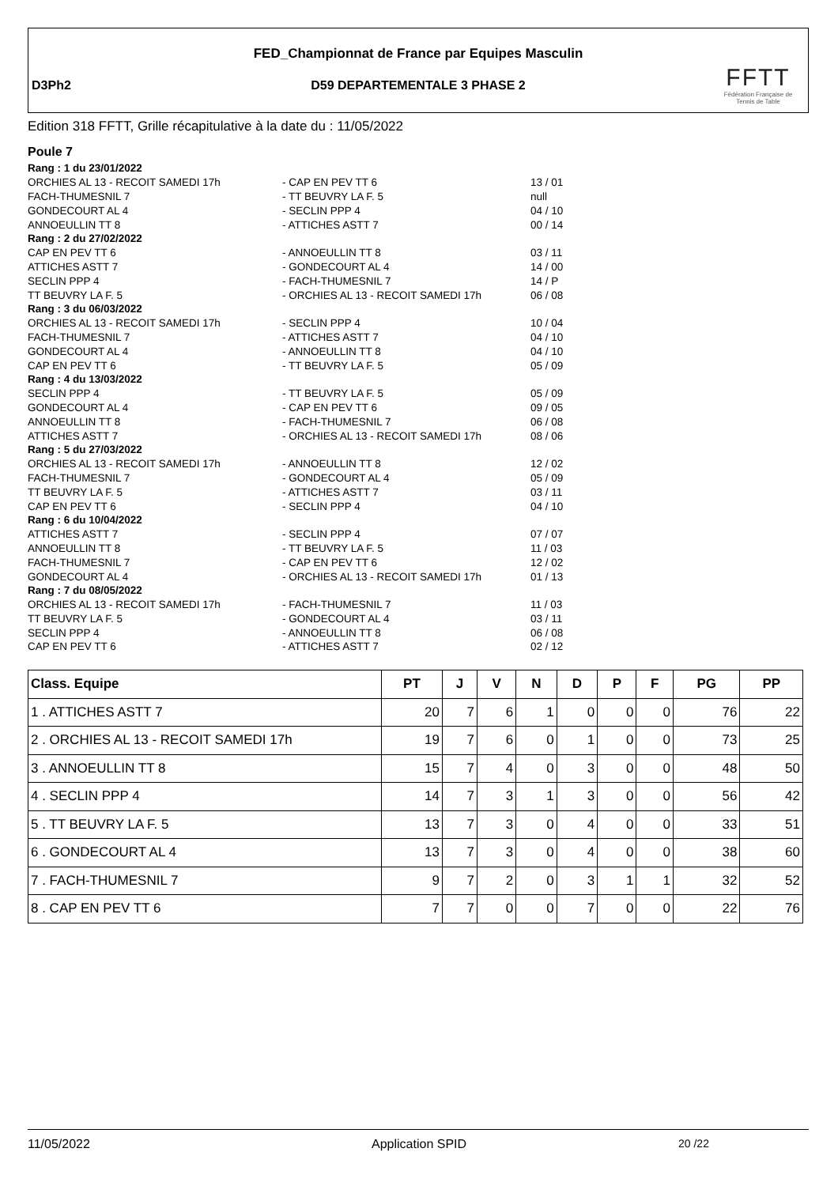FED_Championnat de France par Equipes Masculin
D3Ph2
D59 DEPARTEMENTALE 3 PHASE 2
FFTT
Fédération Française de Tennis de Table
Edition 318 FFTT, Grille récapitulative à la date du : 11/05/2022
Poule 7
| Rang : 1 du 23/01/2022 | | |
| ORCHIES AL 13 - RECOIT SAMEDI 17h | - CAP EN PEV TT 6 | 13 / 01 |
| FACH-THUMESNIL 7 | - TT BEUVRY LA F. 5 | null |
| GONDECOURT AL 4 | - SECLIN PPP 4 | 04 / 10 |
| ANNOEULLIN TT 8 | - ATTICHES ASTT 7 | 00 / 14 |
| Rang : 2 du 27/02/2022 | | |
| CAP EN PEV TT 6 | - ANNOEULLIN TT 8 | 03 / 11 |
| ATTICHES ASTT 7 | - GONDECOURT AL 4 | 14 / 00 |
| SECLIN PPP 4 | - FACH-THUMESNIL 7 | 14 / P |
| TT BEUVRY LA F. 5 | - ORCHIES AL 13 - RECOIT SAMEDI 17h | 06 / 08 |
| Rang : 3 du 06/03/2022 | | |
| ORCHIES AL 13 - RECOIT SAMEDI 17h | - SECLIN PPP 4 | 10 / 04 |
| FACH-THUMESNIL 7 | - ATTICHES ASTT 7 | 04 / 10 |
| GONDECOURT AL 4 | - ANNOEULLIN TT 8 | 04 / 10 |
| CAP EN PEV TT 6 | - TT BEUVRY LA F. 5 | 05 / 09 |
| Rang : 4 du 13/03/2022 | | |
| SECLIN PPP 4 | - TT BEUVRY LA F. 5 | 05 / 09 |
| GONDECOURT AL 4 | - CAP EN PEV TT 6 | 09 / 05 |
| ANNOEULLIN TT 8 | - FACH-THUMESNIL 7 | 06 / 08 |
| ATTICHES ASTT 7 | - ORCHIES AL 13 - RECOIT SAMEDI 17h | 08 / 06 |
| Rang : 5 du 27/03/2022 | | |
| ORCHIES AL 13 - RECOIT SAMEDI 17h | - ANNOEULLIN TT 8 | 12 / 02 |
| FACH-THUMESNIL 7 | - GONDECOURT AL 4 | 05 / 09 |
| TT BEUVRY LA F. 5 | - ATTICHES ASTT 7 | 03 / 11 |
| CAP EN PEV TT 6 | - SECLIN PPP 4 | 04 / 10 |
| Rang : 6 du 10/04/2022 | | |
| ATTICHES ASTT 7 | - SECLIN PPP 4 | 07 / 07 |
| ANNOEULLIN TT 8 | - TT BEUVRY LA F. 5 | 11 / 03 |
| FACH-THUMESNIL 7 | - CAP EN PEV TT 6 | 12 / 02 |
| GONDECOURT AL 4 | - ORCHIES AL 13 - RECOIT SAMEDI 17h | 01 / 13 |
| Rang : 7 du 08/05/2022 | | |
| ORCHIES AL 13 - RECOIT SAMEDI 17h | - FACH-THUMESNIL 7 | 11 / 03 |
| TT BEUVRY LA F. 5 | - GONDECOURT AL 4 | 03 / 11 |
| SECLIN PPP 4 | - ANNOEULLIN TT 8 | 06 / 08 |
| CAP EN PEV TT 6 | - ATTICHES ASTT 7 | 02 / 12 |
| Class. Equipe | PT | J | V | N | D | P | F | PG | PP |
| --- | --- | --- | --- | --- | --- | --- | --- | --- | --- |
| 1 . ATTICHES ASTT 7 | 20 | 7 | 6 | 1 | 0 | 0 | 0 | 76 | 22 |
| 2 . ORCHIES AL 13 - RECOIT SAMEDI 17h | 19 | 7 | 6 | 0 | 1 | 0 | 0 | 73 | 25 |
| 3 . ANNOEULLIN TT 8 | 15 | 7 | 4 | 0 | 3 | 0 | 0 | 48 | 50 |
| 4 . SECLIN PPP 4 | 14 | 7 | 3 | 1 | 3 | 0 | 0 | 56 | 42 |
| 5 . TT BEUVRY LA F. 5 | 13 | 7 | 3 | 0 | 4 | 0 | 0 | 33 | 51 |
| 6 . GONDECOURT AL 4 | 13 | 7 | 3 | 0 | 4 | 0 | 0 | 38 | 60 |
| 7 . FACH-THUMESNIL 7 | 9 | 7 | 2 | 0 | 3 | 1 | 1 | 32 | 52 |
| 8 . CAP EN PEV TT 6 | 7 | 7 | 0 | 0 | 7 | 0 | 0 | 22 | 76 |
11/05/2022 Application SPID 20 /22